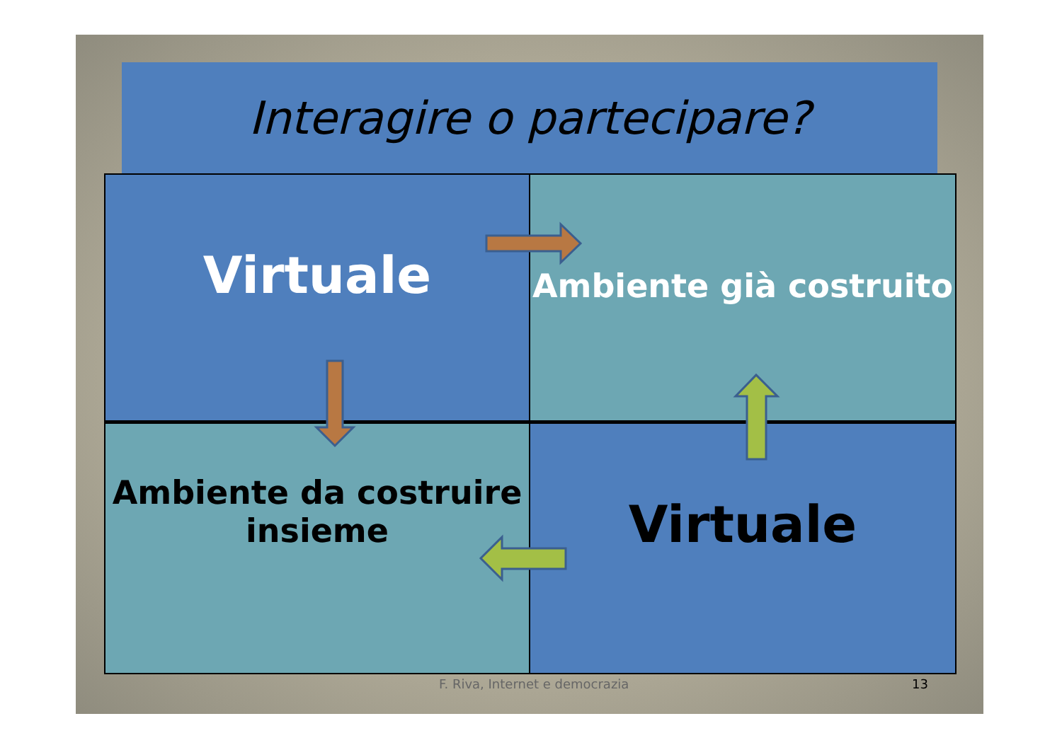Interagire o partecipare?
Virtuale
Ambiente già costruito
Ambiente da costruire
insieme
Virtuale
F. Riva, Internet e democrazia 13